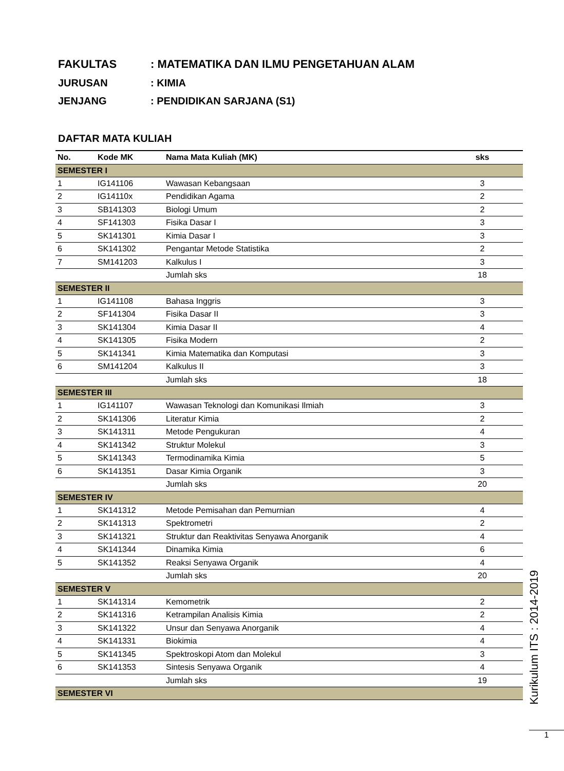FAKULTAS: MATEMATIKA DAN ILMU PENGETAHUAN ALAM
JURUSAN: KIMIA
JENJANG: PENDIDIKAN SARJANA (S1)
DAFTAR MATA KULIAH
| No. | Kode MK | Nama Mata Kuliah (MK) | sks |
| --- | --- | --- | --- |
| SEMESTER I | | | |
| 1 | IG141106 | Wawasan Kebangsaan | 3 |
| 2 | IG14110x | Pendidikan Agama | 2 |
| 3 | SB141303 | Biologi Umum | 2 |
| 4 | SF141303 | Fisika Dasar I | 3 |
| 5 | SK141301 | Kimia Dasar I | 3 |
| 6 | SK141302 | Pengantar Metode Statistika | 2 |
| 7 | SM141203 | Kalkulus I | 3 |
| | | Jumlah sks | 18 |
| SEMESTER II | | | |
| 1 | IG141108 | Bahasa Inggris | 3 |
| 2 | SF141304 | Fisika Dasar II | 3 |
| 3 | SK141304 | Kimia Dasar II | 4 |
| 4 | SK141305 | Fisika Modern | 2 |
| 5 | SK141341 | Kimia Matematika dan Komputasi | 3 |
| 6 | SM141204 | Kalkulus II | 3 |
| | | Jumlah sks | 18 |
| SEMESTER III | | | |
| 1 | IG141107 | Wawasan Teknologi dan Komunikasi Ilmiah | 3 |
| 2 | SK141306 | Literatur Kimia | 2 |
| 3 | SK141311 | Metode Pengukuran | 4 |
| 4 | SK141342 | Struktur Molekul | 3 |
| 5 | SK141343 | Termodinamika Kimia | 5 |
| 6 | SK141351 | Dasar Kimia Organik | 3 |
| | | Jumlah sks | 20 |
| SEMESTER IV | | | |
| 1 | SK141312 | Metode Pemisahan dan Pemurnian | 4 |
| 2 | SK141313 | Spektrometri | 2 |
| 3 | SK141321 | Struktur dan Reaktivitas Senyawa Anorganik | 4 |
| 4 | SK141344 | Dinamika Kimia | 6 |
| 5 | SK141352 | Reaksi Senyawa Organik | 4 |
| | | Jumlah sks | 20 |
| SEMESTER V | | | |
| 1 | SK141314 | Kemometrik | 2 |
| 2 | SK141316 | Ketrampilan Analisis Kimia | 2 |
| 3 | SK141322 | Unsur dan Senyawa Anorganik | 4 |
| 4 | SK141331 | Biokimia | 4 |
| 5 | SK141345 | Spektroskopi Atom dan Molekul | 3 |
| 6 | SK141353 | Sintesis Senyawa Organik | 4 |
| | | Jumlah sks | 19 |
| SEMESTER VI | | | |
Kurikulum ITS : 2014-2019
1